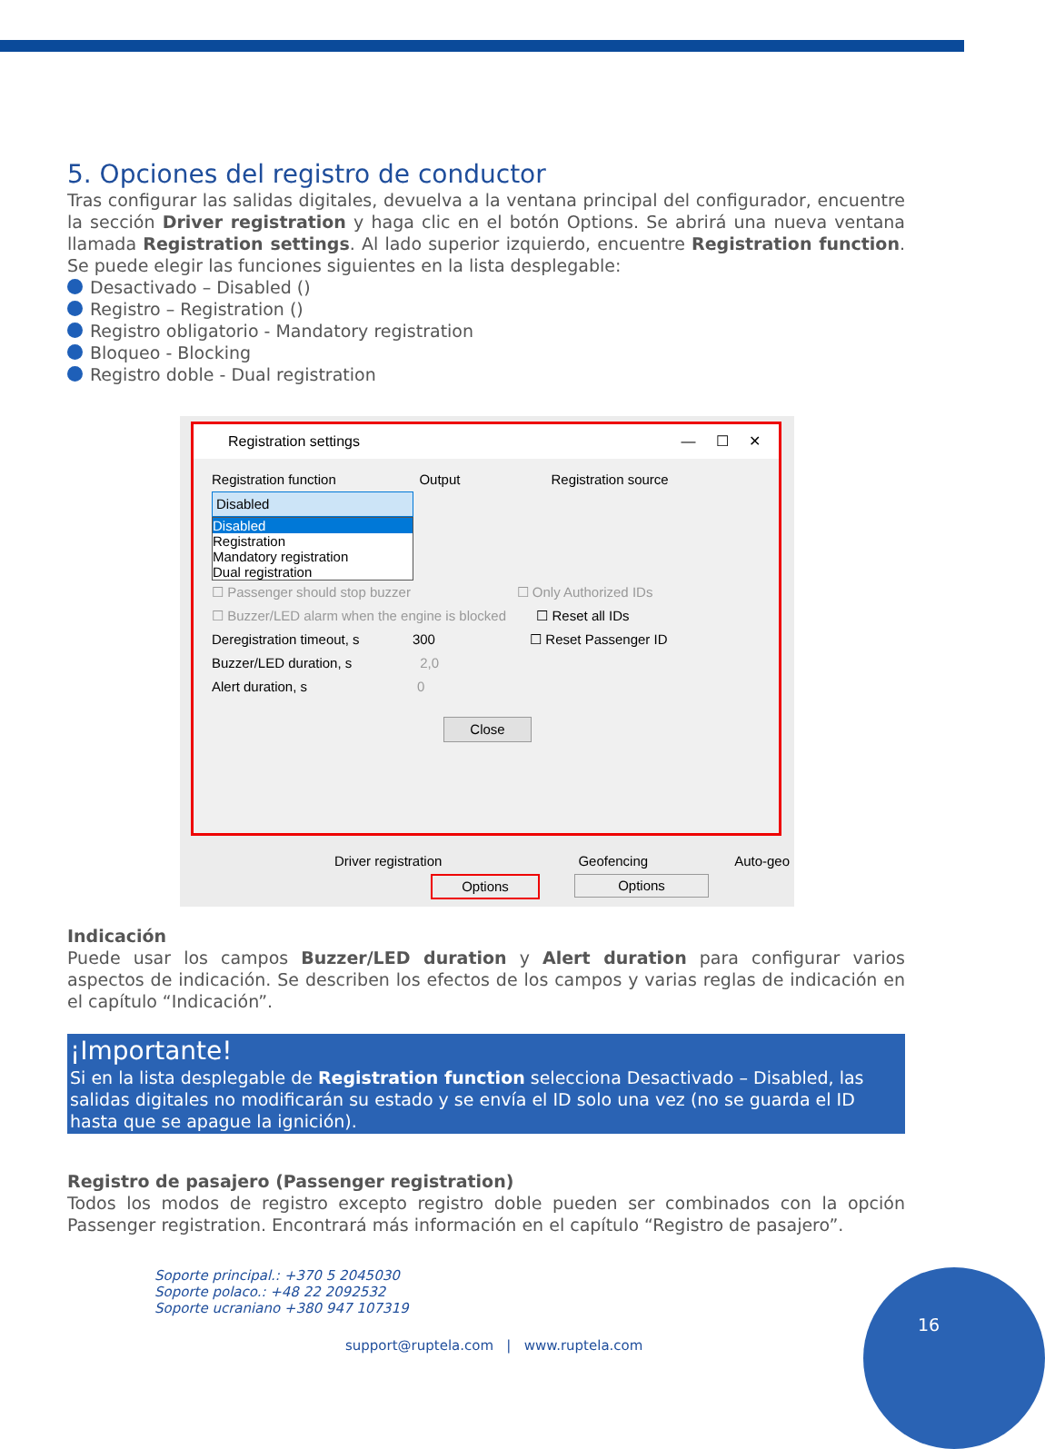5. Opciones del registro de conductor
Tras configurar las salidas digitales, devuelva a la ventana principal del configurador, encuentre la sección Driver registration y haga clic en el botón Options. Se abrirá una nueva ventana llamada Registration settings. Al lado superior izquierdo, encuentre Registration function. Se puede elegir las funciones siguientes en la lista desplegable:
Desactivado – Disabled ()
Registro – Registration ()
Registro obligatorio - Mandatory registration
Bloqueo - Blocking
Registro doble - Dual registration
Registration settings — ☐ ✕
Registration function Output Registration source
Disabled
Disabled
Registration
Mandatory registration
Dual registration
☐ Passenger should stop buzzer ☐ Only Authorized IDs
☐ Buzzer/LED alarm when the engine is blocked ☐ Reset all IDs
Deregistration timeout, s 300 ☐ Reset Passenger ID
Buzzer/LED duration, s 2,0
Alert duration, s 0
Close
Driver registration Geofencing Auto-geo
Options Options
Indicación
Puede usar los campos Buzzer/LED duration y Alert duration para configurar varios aspectos de indicación. Se describen los efectos de los campos y varias reglas de indicación en el capítulo “Indicación”.
¡Importante!
Si en la lista desplegable de Registration function selecciona Desactivado – Disabled, las salidas digitales no modificarán su estado y se envía el ID solo una vez (no se guarda el ID hasta que se apague la ignición).
Registro de pasajero (Passenger registration)
Todos los modos de registro excepto registro doble pueden ser combinados con la opción Passenger registration. Encontrará más información en el capítulo “Registro de pasajero”.
Soporte principal.: +370 5 2045030
Soporte polaco.: +48 22 2092532
Soporte ucraniano +380 947 107319
support@ruptela.com | www.ruptela.com
16